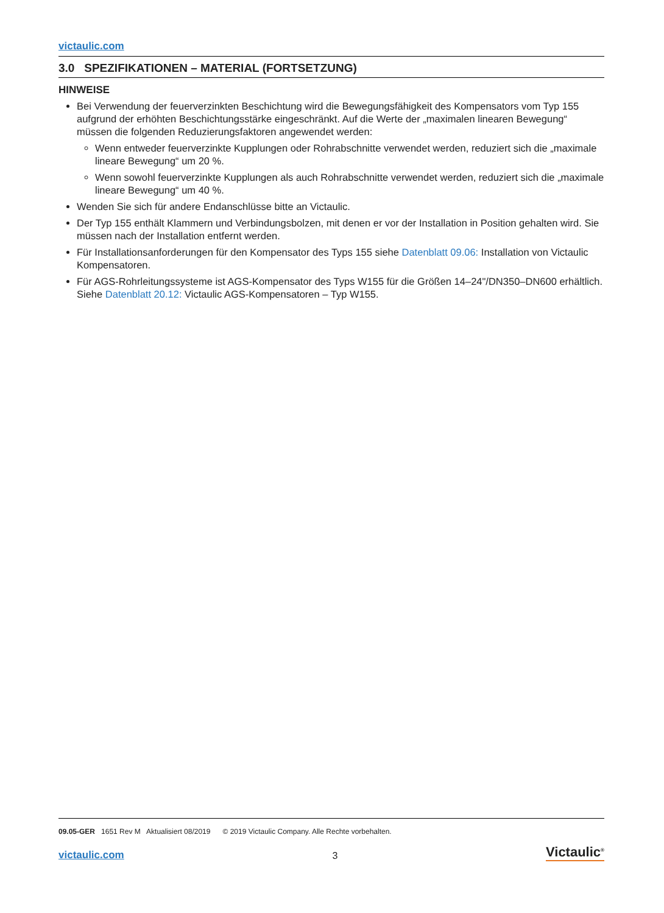victaulic.com
3.0 SPEZIFIKATIONEN – MATERIAL (FORTSETZUNG)
HINWEISE
Bei Verwendung der feuerverzinkten Beschichtung wird die Bewegungsfähigkeit des Kompensators vom Typ 155 aufgrund der erhöhten Beschichtungsstärke eingeschränkt. Auf die Werte der „maximalen linearen Bewegung“ müssen die folgenden Reduzierungsfaktoren angewendet werden:
Wenn entweder feuerverzinkte Kupplungen oder Rohrabschnitte verwendet werden, reduziert sich die „maximale lineare Bewegung“ um 20 %.
Wenn sowohl feuerverzinkte Kupplungen als auch Rohrabschnitte verwendet werden, reduziert sich die „maximale lineare Bewegung“ um 40 %.
Wenden Sie sich für andere Endanschlüsse bitte an Victaulic.
Der Typ 155 enthält Klammern und Verbindungsbolzen, mit denen er vor der Installation in Position gehalten wird. Sie müssen nach der Installation entfernt werden.
Für Installationsanforderungen für den Kompensator des Typs 155 siehe Datenblatt 09.06: Installation von Victaulic Kompensatoren.
Für AGS-Rohrleitungssysteme ist AGS-Kompensator des Typs W155 für die Größen 14–24"/DN350–DN600 erhältlich. Siehe Datenblatt 20.12: Victaulic AGS-Kompensatoren – Typ W155.
09.05-GER 1651 Rev M Aktualisiert 08/2019 © 2019 Victaulic Company. Alle Rechte vorbehalten.
victaulic.com 3 Victaulic<sup>®</sup>